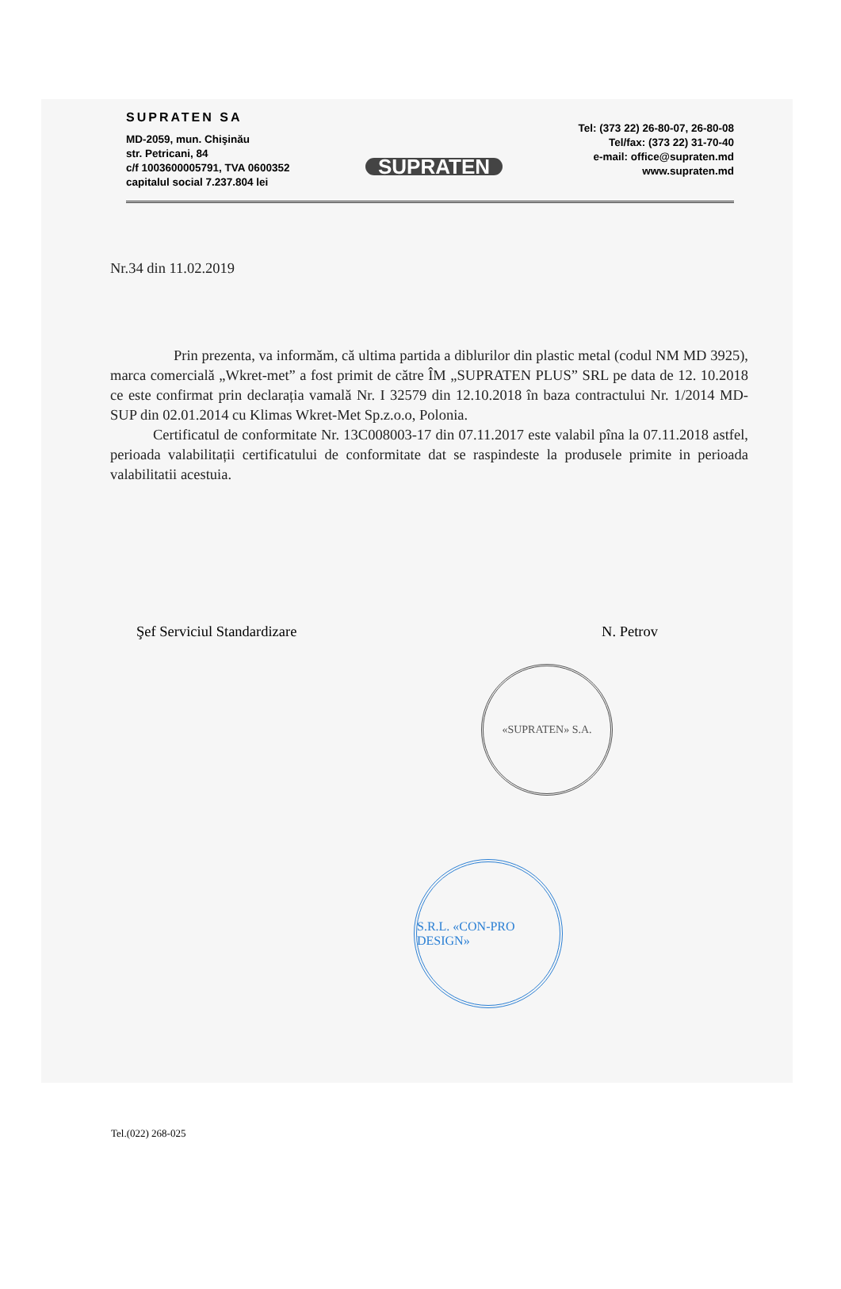SUPRATEN SA
MD-2059, mun. Chişinău
str. Petricani, 84
c/f 1003600005791, TVA 0600352
capitalul social 7.237.804 lei
SUPRATEN
Tel: (373 22) 26-80-07, 26-80-08
Tel/fax: (373 22) 31-70-40
e-mail: office@supraten.md
www.supraten.md
Nr.34 din 11.02.2019
Prin prezenta, va informăm, că ultima partida a diblurilor din plastic metal (codul NM MD 3925), marca comercială „Wkret-met” a fost primit de către ÎM „SUPRATEN PLUS” SRL pe data de 12. 10.2018 ce este confirmat prin declarația vamală Nr. I 32579 din 12.10.2018 în baza contractului Nr. 1/2014 MD-SUP din 02.01.2014 cu Klimas Wkret-Met Sp.z.o.o, Polonia.
Certificatul de conformitate Nr. 13C008003-17 din 07.11.2017 este valabil pîna la 07.11.2018 astfel, perioada valabilitații certificatului de conformitate dat se raspindeste la produsele primite in perioada valabilitatii acestuia.
Şef Serviciul Standardizare N. Petrov
«SUPRATEN» S.A.
S.R.L. «CON-PRO DESIGN»
Tel.(022) 268-025